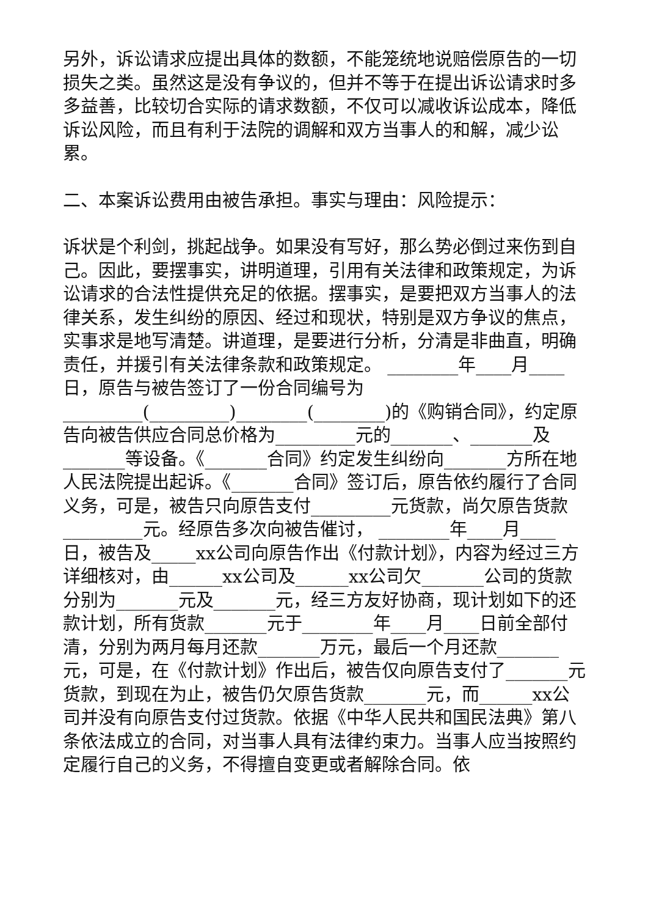另外，诉讼请求应提出具体的数额，不能笼统地说赔偿原告的一切损失之类。虽然这是没有争议的，但并不等于在提出诉讼请求时多多益善，比较切合实际的请求数额，不仅可以减收诉讼成本，降低诉讼风险，而且有利于法院的调解和双方当事人的和解，减少讼累。
二、本案诉讼费用由被告承担。事实与理由：风险提示：
诉状是个利剑，挑起战争。如果没有写好，那么势必倒过来伤到自己。因此，要摆事实，讲明道理，引用有关法律和政策规定，为诉讼请求的合法性提供充足的依据。摆事实，是要把双方当事人的法律关系，发生纠纷的原因、经过和现状，特别是双方争议的焦点，实事求是地写清楚。讲道理，是要进行分析，分清是非曲直，明确责任，并援引有关法律条款和政策规定。 ________年____月____日，原告与被告签订了一份合同编号为_________(_________)________(________)的《购销合同》，约定原告向被告供应合同总价格为_________元的_______、_______及_______等设备。《_______合同》约定发生纠纷向_______方所在地人民法院提出起诉。《_______合同》签订后，原告依约履行了合同义务，可是，被告只向原告支付_________元货款，尚欠原告货款_________元。经原告多次向被告催讨， ________年____月____日，被告及_____xx公司向原告作出《付款计划》，内容为经过三方详细核对，由______xx公司及______xx公司欠_______公司的货款分别为_______元及_______元，经三方友好协商，现计划如下的还款计划，所有货款_______元于________年____月____日前全部付清，分别为两月每月还款_______万元，最后一个月还款_______元，可是，在《付款计划》作出后，被告仅向原告支付了_______元货款，到现在为止，被告仍欠原告货款_______元，而______xx公司并没有向原告支付过货款。依据《中华人民共和国民法典》第八条依法成立的合同，对当事人具有法律约束力。当事人应当按照约定履行自己的义务，不得擅自变更或者解除合同。依